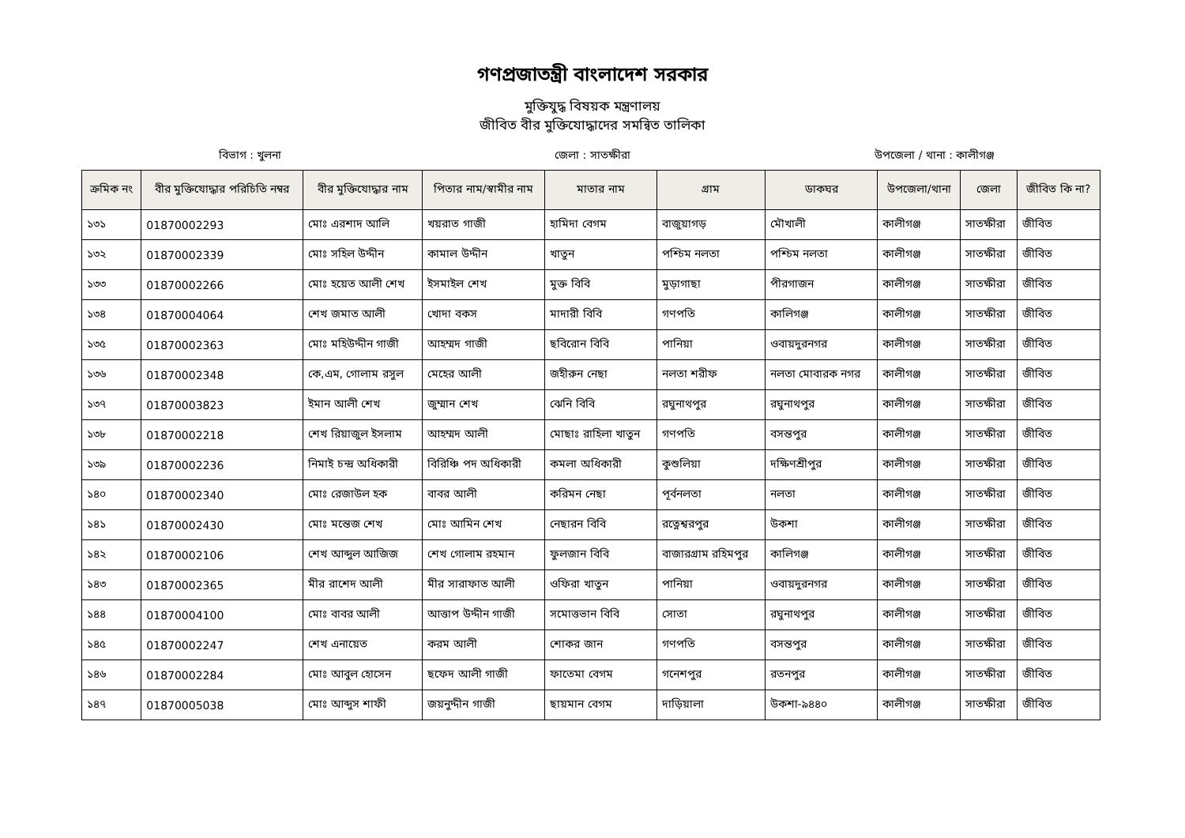গণপ্রজাতন্ত্রী বাংলাদেশ সরকার
মুক্তিযুদ্ধ বিষয়ক মন্ত্রণালয়
জীবিত বীর মুক্তিযোদ্ধাদের সমন্বিত তালিকা
বিভাগ : খুলনা জেলা : সাতক্ষীরা উপজেলা / থানা : কালীগঞ্জ
| ক্রমিক নং | বীর মুক্তিযোদ্ধার পরিচিতি নম্বর | বীর মুক্তিযোদ্ধার নাম | পিতার নাম/স্বামীর নাম | মাতার নাম | গ্রাম | ডাকঘর | উপজেলা/থানা | জেলা | জীবিত কি না? |
| --- | --- | --- | --- | --- | --- | --- | --- | --- | --- |
| ১৩১ | 01870002293 | মোঃ এরশাদ আলি | খয়রাত গাজী | হামিদা বেগম | বাজুয়াগড় | মৌখালী | কালীগঞ্জ | সাতক্ষীরা | জীবিত |
| ১৩২ | 01870002339 | মোঃ সহিল উদ্দীন | কামাল উদ্দীন | খাতুন | পশ্চিম নলতা | পশ্চিম নলতা | কালীগঞ্জ | সাতক্ষীরা | জীবিত |
| ১৩৩ | 01870002266 | মোঃ হয়েত আলী শেখ | ইসমাইল শেখ | মুক্ত বিবি | মুড়াগাছা | পীরগাজন | কালীগঞ্জ | সাতক্ষীরা | জীবিত |
| ১৩৪ | 01870004064 | শেখ জমাত আলী | খোদা বকস | মাদারী বিবি | গণপতি | কালিগঞ্জ | কালীগঞ্জ | সাতক্ষীরা | জীবিত |
| ১৩৫ | 01870002363 | মোঃ মহিউদ্দীন গাজী | আহম্মদ গাজী | ছবিরোন বিবি | পানিয়া | ওবায়দুরনগর | কালীগঞ্জ | সাতক্ষীরা | জীবিত |
| ১৩৬ | 01870002348 | কে,এম, গোলাম রসুল | মেহের আলী | জহীরুন নেছা | নলতা শরীফ | নলতা মোবারক নগর | কালীগঞ্জ | সাতক্ষীরা | জীবিত |
| ১৩৭ | 01870003823 | ইমান আলী শেখ | জুম্মান শেখ | ঝেনি বিবি | রঘুনাথপুর | রঘুনাথপুর | কালীগঞ্জ | সাতক্ষীরা | জীবিত |
| ১৩৮ | 01870002218 | শেখ রিয়াজুল ইসলাম | আহম্মদ আলী | মোছাঃ রাহিলা খাতুন | গণপতি | বসন্তপুর | কালীগঞ্জ | সাতক্ষীরা | জীবিত |
| ১৩৯ | 01870002236 | নিমাই চন্দ্র অধিকারী | বিরিঞ্চি পদ অধিকারী | কমলা অধিকারী | কুশুলিয়া | দক্ষিণশ্রীপুর | কালীগঞ্জ | সাতক্ষীরা | জীবিত |
| ১৪০ | 01870002340 | মোঃ রেজাউল হক | বাবর আলী | করিমন নেছা | পূর্বনলতা | নলতা | কালীগঞ্জ | সাতক্ষীরা | জীবিত |
| ১৪১ | 01870002430 | মোঃ মন্তেজ শেখ | মোঃ আমিন শেখ | নেছারন বিবি | রত্নেশ্বরপুর | উকশা | কালীগঞ্জ | সাতক্ষীরা | জীবিত |
| ১৪২ | 01870002106 | শেখ আব্দুল আজিজ | শেখ গোলাম রহমান | ফুলজান বিবি | বাজারগ্রাম রহিমপুর | কালিগঞ্জ | কালীগঞ্জ | সাতক্ষীরা | জীবিত |
| ১৪৩ | 01870002365 | মীর রাশেদ আলী | মীর সারাফাত আলী | ওফিরা খাতুন | পানিয়া | ওবায়দুরনগর | কালীগঞ্জ | সাতক্ষীরা | জীবিত |
| ১৪৪ | 01870004100 | মোঃ বাবর আলী | আত্তাপ উদ্দীন গাজী | সমোত্তভান বিবি | সোতা | রঘুনাথপুর | কালীগঞ্জ | সাতক্ষীরা | জীবিত |
| ১৪৫ | 01870002247 | শেখ এনায়েত | করম আলী | শোকর জান | গণপতি | বসন্তপুর | কালীগঞ্জ | সাতক্ষীরা | জীবিত |
| ১৪৬ | 01870002284 | মোঃ আবুল হোসেন | ছফেদ আলী গাজী | ফাতেমা বেগম | গনেশপুর | রতনপুর | কালীগঞ্জ | সাতক্ষীরা | জীবিত |
| ১৪৭ | 01870005038 | মোঃ আব্দুস শাফী | জয়নুদ্দীন গাজী | ছায়মান বেগম | দাড়িয়ালা | উকশা-৯৪৪০ | কালীগঞ্জ | সাতক্ষীরা | জীবিত |